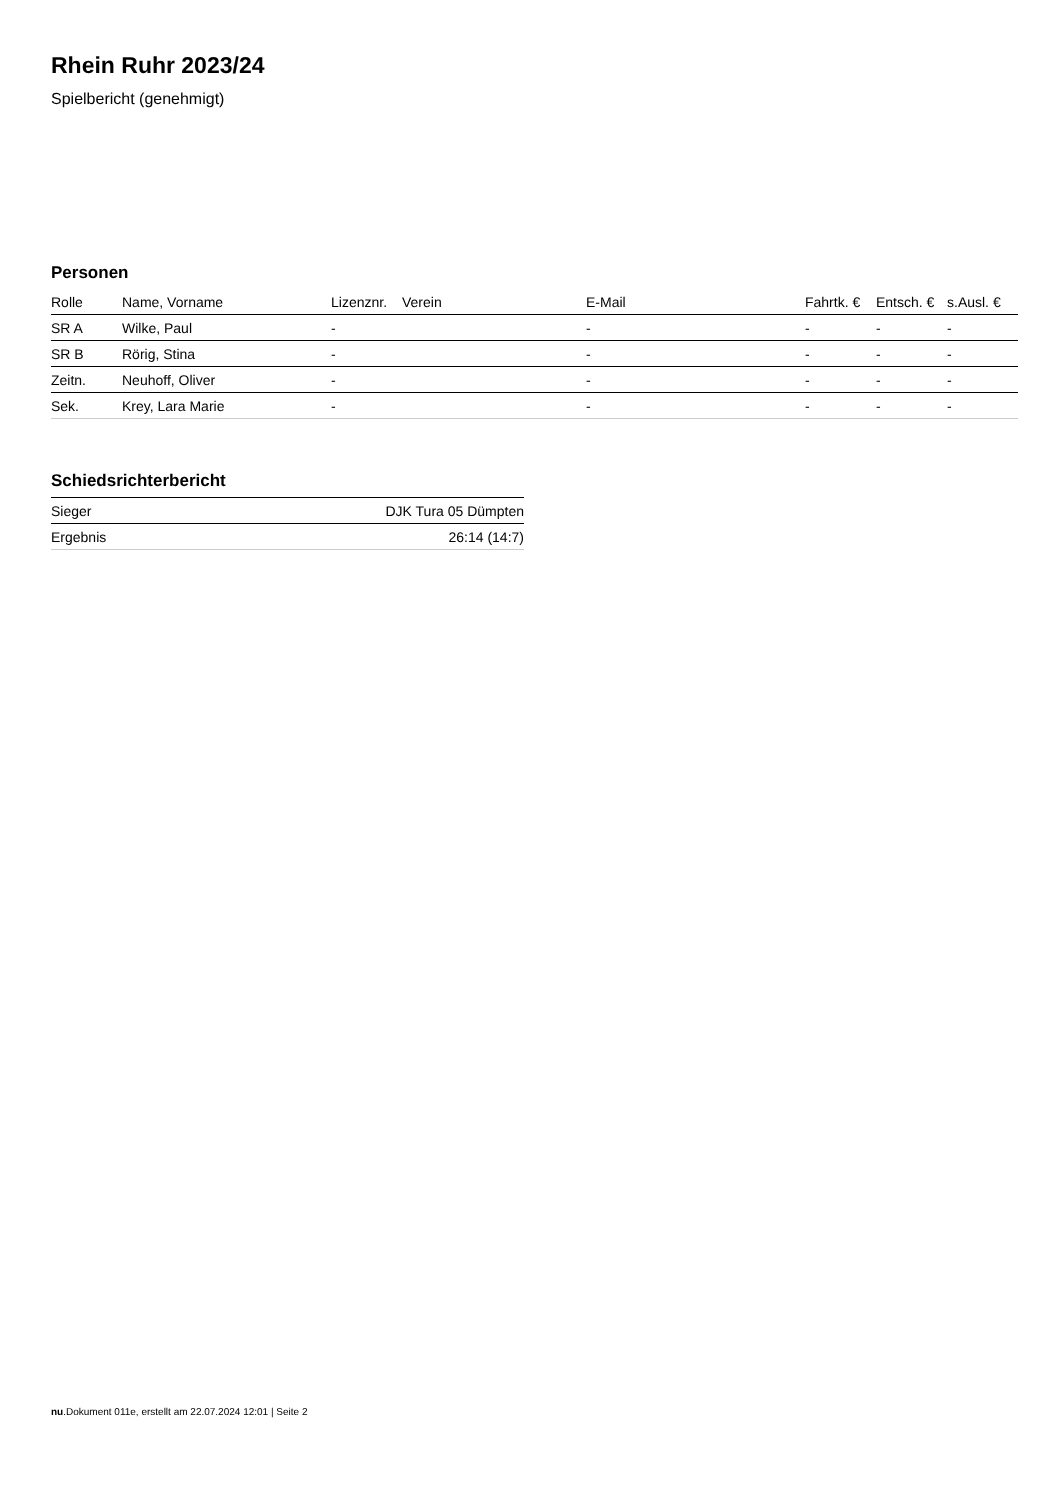Rhein Ruhr 2023/24
Spielbericht (genehmigt)
Personen
| Rolle | Name, Vorname | Lizenznr. | Verein | E-Mail | Fahrtk. € | Entsch. € | s.Ausl. € |
| --- | --- | --- | --- | --- | --- | --- | --- |
| SR A | Wilke, Paul | - | | - | - | - | - |
| SR B | Rörig, Stina | - | | - | - | - | - |
| Zeitn. | Neuhoff, Oliver | - | | - | - | - | - |
| Sek. | Krey, Lara Marie | - | | - | - | - | - |
Schiedsrichterbericht
| Sieger | DJK Tura 05 Dümpten |
| Ergebnis | 26:14 (14:7) |
nu.Dokument 011e, erstellt am 22.07.2024 12:01 | Seite 2